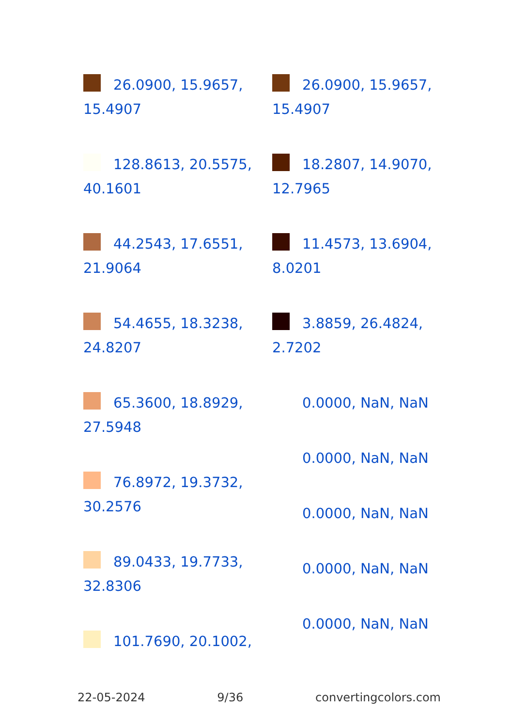26.0900, 15.9657, 15.4907
128.8613, 20.5575, 40.1601
44.2543, 17.6551, 21.9064
54.4655, 18.3238, 24.8207
65.3600, 18.8929, 27.5948
76.8972, 19.3732, 30.2576
89.0433, 19.7733, 32.8306
101.7690, 20.1002,
26.0900, 15.9657, 15.4907
18.2807, 14.9070, 12.7965
11.4573, 13.6904, 8.0201
3.8859, 26.4824, 2.7202
0.0000, NaN, NaN
0.0000, NaN, NaN
0.0000, NaN, NaN
0.0000, NaN, NaN
0.0000, NaN, NaN
22-05-2024 9/36 convertingcolors.com